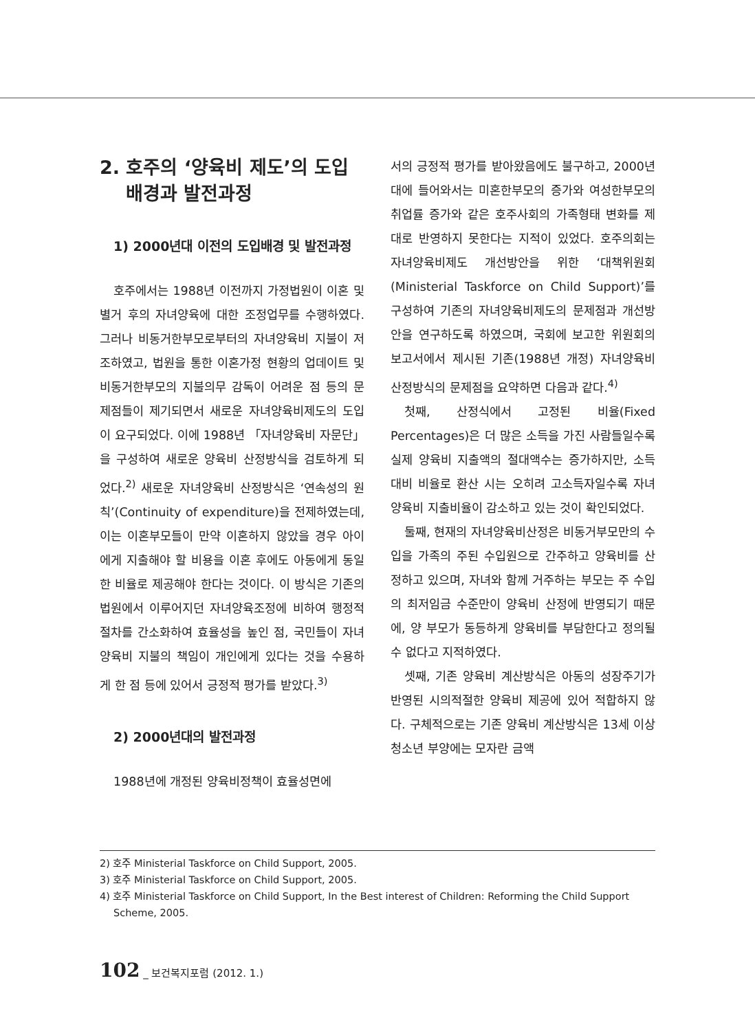2. 호주의 ‘양육비 제도’의 도입
배경과 발전과정
1) 2000년대 이전의 도입배경 및 발전과정
호주에서는 1988년 이전까지 가정법원이 이혼 및 별거 후의 자녀양육에 대한 조정업무를 수행하였다. 그러나 비동거한부모로부터의 자녀양육비 지불이 저조하였고, 법원을 통한 이혼가정 현황의 업데이트 및 비동거한부모의 지불의무 감독이 어려운 점 등의 문제점들이 제기되면서 새로운 자녀양육비제도의 도입이 요구되었다. 이에 1988년 「자녀양육비 자문단」을 구성하여 새로운 양육비 산정방식을 검토하게 되었다.<sup>2)</sup> 새로운 자녀양육비 산정방식은 ‘연속성의 원칙’(Continuity of expenditure)을 전제하였는데, 이는 이혼부모들이 만약 이혼하지 않았을 경우 아이에게 지출해야 할 비용을 이혼 후에도 아동에게 동일한 비율로 제공해야 한다는 것이다. 이 방식은 기존의 법원에서 이루어지던 자녀양육조정에 비하여 행정적 절차를 간소화하여 효율성을 높인 점, 국민들이 자녀양육비 지불의 책임이 개인에게 있다는 것을 수용하게 한 점 등에 있어서 긍정적 평가를 받았다.<sup>3)</sup>
2) 2000년대의 발전과정
1988년에 개정된 양육비정책이 효율성면에
서의 긍정적 평가를 받아왔음에도 불구하고, 2000년대에 들어와서는 미혼한부모의 증가와 여성한부모의 취업률 증가와 같은 호주사회의 가족형태 변화를 제대로 반영하지 못한다는 지적이 있었다. 호주의회는 자녀양육비제도 개선방안을 위한 ‘대책위원회(Ministerial Taskforce on Child Support)’를 구성하여 기존의 자녀양육비제도의 문제점과 개선방안을 연구하도록 하였으며, 국회에 보고한 위원회의 보고서에서 제시된 기존(1988년 개정) 자녀양육비 산정방식의 문제점을 요약하면 다음과 같다.<sup>4)</sup>
첫째, 산정식에서 고정된 비율(Fixed Percentages)은 더 많은 소득을 가진 사람들일수록 실제 양육비 지출액의 절대액수는 증가하지만, 소득 대비 비율로 환산 시는 오히려 고소득자일수록 자녀양육비 지출비율이 감소하고 있는 것이 확인되었다.
둘째, 현재의 자녀양육비산정은 비동거부모만의 수입을 가족의 주된 수입원으로 간주하고 양육비를 산정하고 있으며, 자녀와 함께 거주하는 부모는 주 수입의 최저임금 수준만이 양육비 산정에 반영되기 때문에, 양 부모가 동등하게 양육비를 부담한다고 정의될 수 없다고 지적하였다.
셋째, 기존 양육비 계산방식은 아동의 성장주기가 반영된 시의적절한 양육비 제공에 있어 적합하지 않다. 구체적으로는 기존 양육비 계산방식은 13세 이상 청소년 부양에는 모자란 금액
2) 호주 Ministerial Taskforce on Child Support, 2005.
3) 호주 Ministerial Taskforce on Child Support, 2005.
4) 호주 Ministerial Taskforce on Child Support, In the Best interest of Children: Reforming the Child Support Scheme, 2005.
102 _ 보건복지포럼 (2012. 1.)